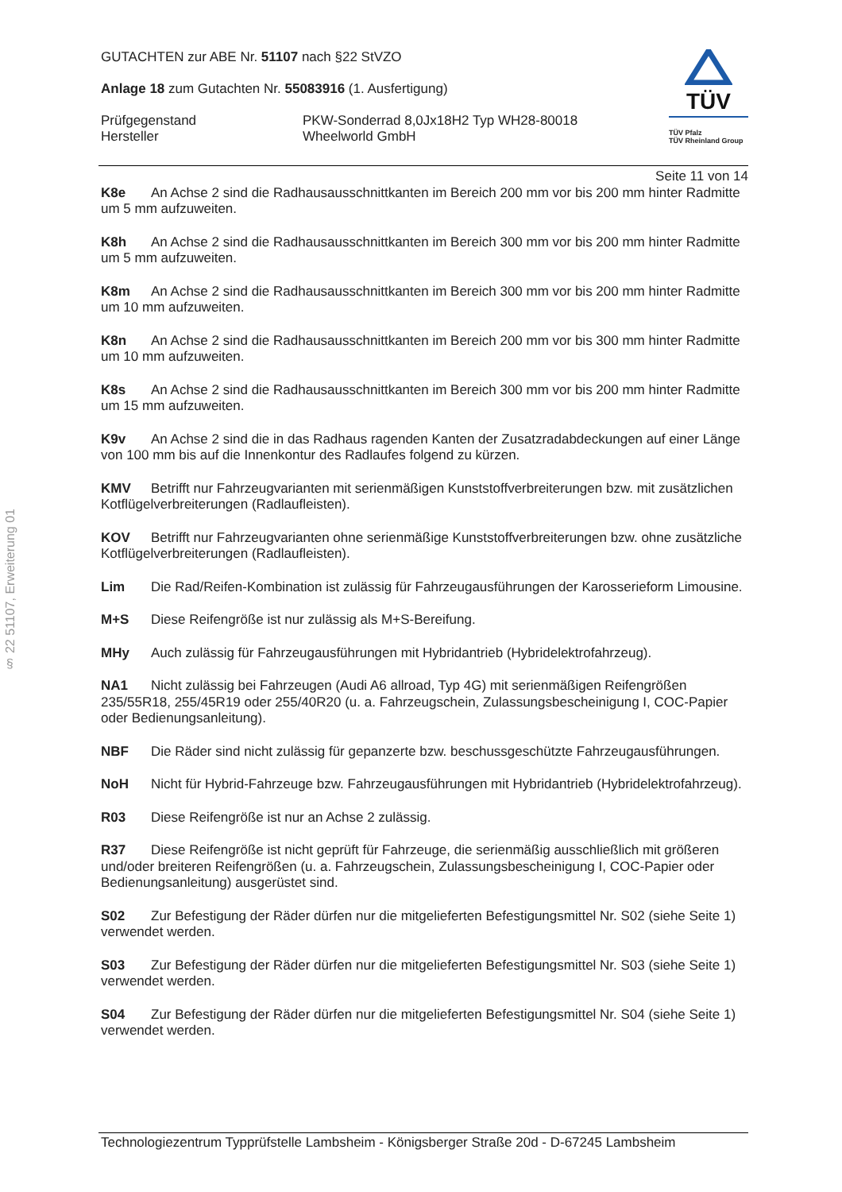§ 22 51107, Erweiterung 01
GUTACHTEN zur ABE Nr. 51107 nach §22 StVZO
Anlage 18 zum Gutachten Nr. 55083916 (1. Ausfertigung)
Prüfgegenstand
Hersteller
PKW-Sonderrad 8,0Jx18H2 Typ WH28-80018
Wheelworld GmbH
TÜV
TÜV Pfalz
TÜV Rheinland Group
Seite 11 von 14
K8e An Achse 2 sind die Radhausausschnittkanten im Bereich 200 mm vor bis 200 mm hinter Radmitte um 5 mm aufzuweiten.
K8h An Achse 2 sind die Radhausausschnittkanten im Bereich 300 mm vor bis 200 mm hinter Radmitte um 5 mm aufzuweiten.
K8m An Achse 2 sind die Radhausausschnittkanten im Bereich 300 mm vor bis 200 mm hinter Radmitte um 10 mm aufzuweiten.
K8n An Achse 2 sind die Radhausausschnittkanten im Bereich 200 mm vor bis 300 mm hinter Radmitte um 10 mm aufzuweiten.
K8s An Achse 2 sind die Radhausausschnittkanten im Bereich 300 mm vor bis 200 mm hinter Radmitte um 15 mm aufzuweiten.
K9v An Achse 2 sind die in das Radhaus ragenden Kanten der Zusatzradabdeckungen auf einer Länge von 100 mm bis auf die Innenkontur des Radlaufes folgend zu kürzen.
KMV Betrifft nur Fahrzeugvarianten mit serienmäßigen Kunststoffverbreiterungen bzw. mit zusätzlichen Kotflügelverbreiterungen (Radlaufleisten).
KOV Betrifft nur Fahrzeugvarianten ohne serienmäßige Kunststoffverbreiterungen bzw. ohne zusätzliche Kotflügelverbreiterungen (Radlaufleisten).
Lim Die Rad/Reifen-Kombination ist zulässig für Fahrzeugausführungen der Karosserieform Limousine.
M+S Diese Reifengröße ist nur zulässig als M+S-Bereifung.
MHy Auch zulässig für Fahrzeugausführungen mit Hybridantrieb (Hybridelektrofahrzeug).
NA1 Nicht zulässig bei Fahrzeugen (Audi A6 allroad, Typ 4G) mit serienmäßigen Reifengrößen 235/55R18, 255/45R19 oder 255/40R20 (u. a. Fahrzeugschein, Zulassungsbescheinigung I, COC-Papier oder Bedienungsanleitung).
NBF Die Räder sind nicht zulässig für gepanzerte bzw. beschussgeschützte Fahrzeugausführungen.
NoH Nicht für Hybrid-Fahrzeuge bzw. Fahrzeugausführungen mit Hybridantrieb (Hybridelektrofahrzeug).
R03 Diese Reifengröße ist nur an Achse 2 zulässig.
R37 Diese Reifengröße ist nicht geprüft für Fahrzeuge, die serienmäßig ausschließlich mit größeren und/oder breiteren Reifengrößen (u. a. Fahrzeugschein, Zulassungsbescheinigung I, COC-Papier oder Bedienungsanleitung) ausgerüstet sind.
S02 Zur Befestigung der Räder dürfen nur die mitgelieferten Befestigungsmittel Nr. S02 (siehe Seite 1) verwendet werden.
S03 Zur Befestigung der Räder dürfen nur die mitgelieferten Befestigungsmittel Nr. S03 (siehe Seite 1) verwendet werden.
S04 Zur Befestigung der Räder dürfen nur die mitgelieferten Befestigungsmittel Nr. S04 (siehe Seite 1) verwendet werden.
Technologiezentrum Typprüfstelle Lambsheim - Königsberger Straße 20d - D-67245 Lambsheim